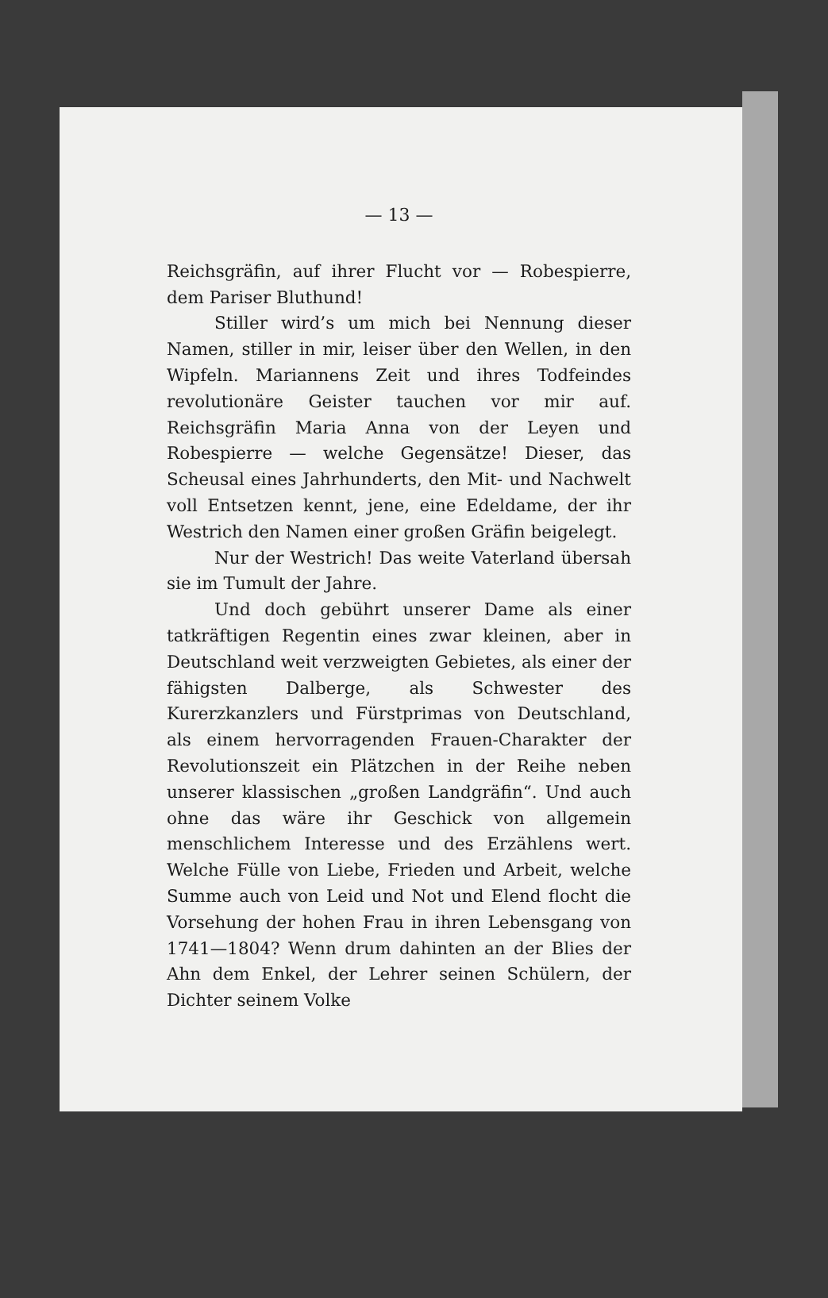— 13 —
Reichsgräfin, auf ihrer Flucht vor — Robespierre, dem Pariser Bluthund!
Stiller wird’s um mich bei Nennung dieser Namen, stiller in mir, leiser über den Wellen, in den Wipfeln. Mariannens Zeit und ihres Todfeindes revolutionäre Geister tauchen vor mir auf. Reichsgräfin Maria Anna von der Leyen und Robespierre — welche Gegensätze! Dieser, das Scheusal eines Jahrhunderts, den Mit- und Nachwelt voll Entsetzen kennt, jene, eine Edeldame, der ihr Westrich den Namen einer großen Gräfin beigelegt.
Nur der Westrich! Das weite Vaterland übersah sie im Tumult der Jahre.
Und doch gebührt unserer Dame als einer tatkräftigen Regentin eines zwar kleinen, aber in Deutschland weit verzweigten Gebietes, als einer der fähigsten Dalberge, als Schwester des Kurerzkanzlers und Fürstprimas von Deutschland, als einem hervorragenden Frauen-Charakter der Revolutionszeit ein Plätzchen in der Reihe neben unserer klassischen „großen Landgräfin“. Und auch ohne das wäre ihr Geschick von allgemein menschlichem Interesse und des Erzählens wert. Welche Fülle von Liebe, Frieden und Arbeit, welche Summe auch von Leid und Not und Elend flocht die Vorsehung der hohen Frau in ihren Lebensgang von 1741—1804? Wenn drum dahinten an der Blies der Ahn dem Enkel, der Lehrer seinen Schülern, der Dichter seinem Volke